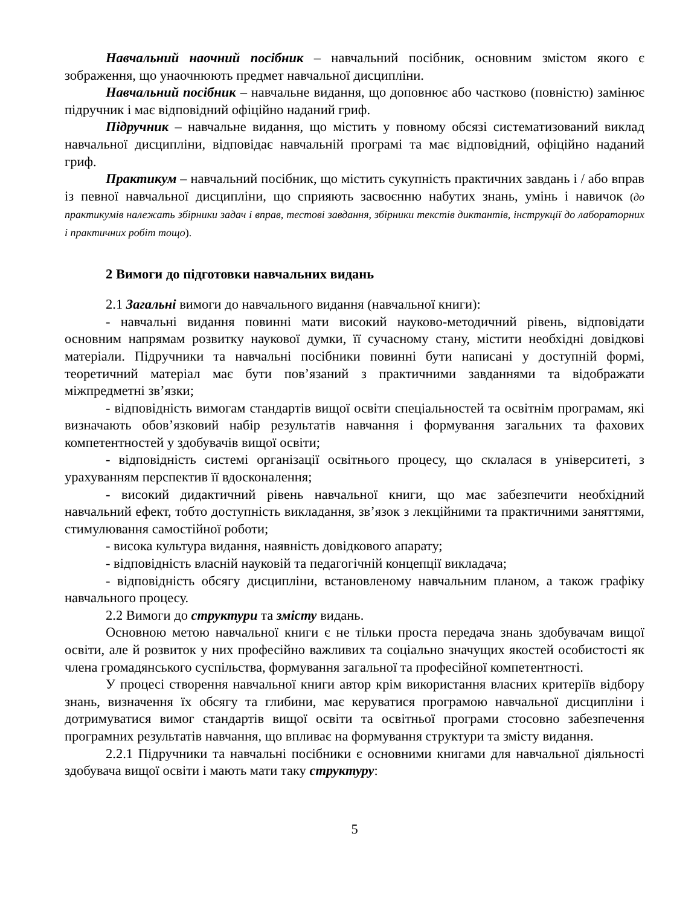Навчальний наочний посібник – навчальний посібник, основним змістом якого є зображення, що унаочнюють предмет навчальної дисципліни.
Навчальний посібник – навчальне видання, що доповнює або частково (повністю) замінює підручник і має відповідний офіційно наданий гриф.
Підручник – навчальне видання, що містить у повному обсязі систематизований виклад навчальної дисципліни, відповідає навчальній програмі та має відповідний, офіційно наданий гриф.
Практикум – навчальний посібник, що містить сукупність практичних завдань і / або вправ із певної навчальної дисципліни, що сприяють засвоєнню набутих знань, умінь і навичок (до практикумів належать збірники задач і вправ, тестові завдання, збірники текстів диктантів, інструкції до лабораторних і практичних робіт тощо).
2 Вимоги до підготовки навчальних видань
2.1 Загальні вимоги до навчального видання (навчальної книги):
- навчальні видання повинні мати високий науково-методичний рівень, відповідати основним напрямам розвитку наукової думки, її сучасному стану, містити необхідні довідкові матеріали. Підручники та навчальні посібники повинні бути написані у доступній формі, теоретичний матеріал має бути пов’язаний з практичними завданнями та відображати міжпредметні зв’язки;
- відповідність вимогам стандартів вищої освіти спеціальностей та освітнім програмам, які визначають обов’язковий набір результатів навчання і формування загальних та фахових компетентностей у здобувачів вищої освіти;
- відповідність системі організації освітнього процесу, що склалася в університеті, з урахуванням перспектив її вдосконалення;
- високий дидактичний рівень навчальної книги, що має забезпечити необхідний навчальний ефект, тобто доступність викладання, зв’язок з лекційними та практичними заняттями, стимулювання самостійної роботи;
- висока культура видання, наявність довідкового апарату;
- відповідність власній науковій та педагогічній концепції викладача;
- відповідність обсягу дисципліни, встановленому навчальним планом, а також графіку навчального процесу.
2.2 Вимоги до структури та змісту видань.
Основною метою навчальної книги є не тільки проста передача знань здобувачам вищої освіти, але й розвиток у них професійно важливих та соціально значущих якостей особистості як члена громадянського суспільства, формування загальної та професійної компетентності.
У процесі створення навчальної книги автор крім використання власних критеріїв відбору знань, визначення їх обсягу та глибини, має керуватися програмою навчальної дисципліни і дотримуватися вимог стандартів вищої освіти та освітньої програми стосовно забезпечення програмних результатів навчання, що впливає на формування структури та змісту видання.
2.2.1 Підручники та навчальні посібники є основними книгами для навчальної діяльності здобувача вищої освіти і мають мати таку структуру:
5